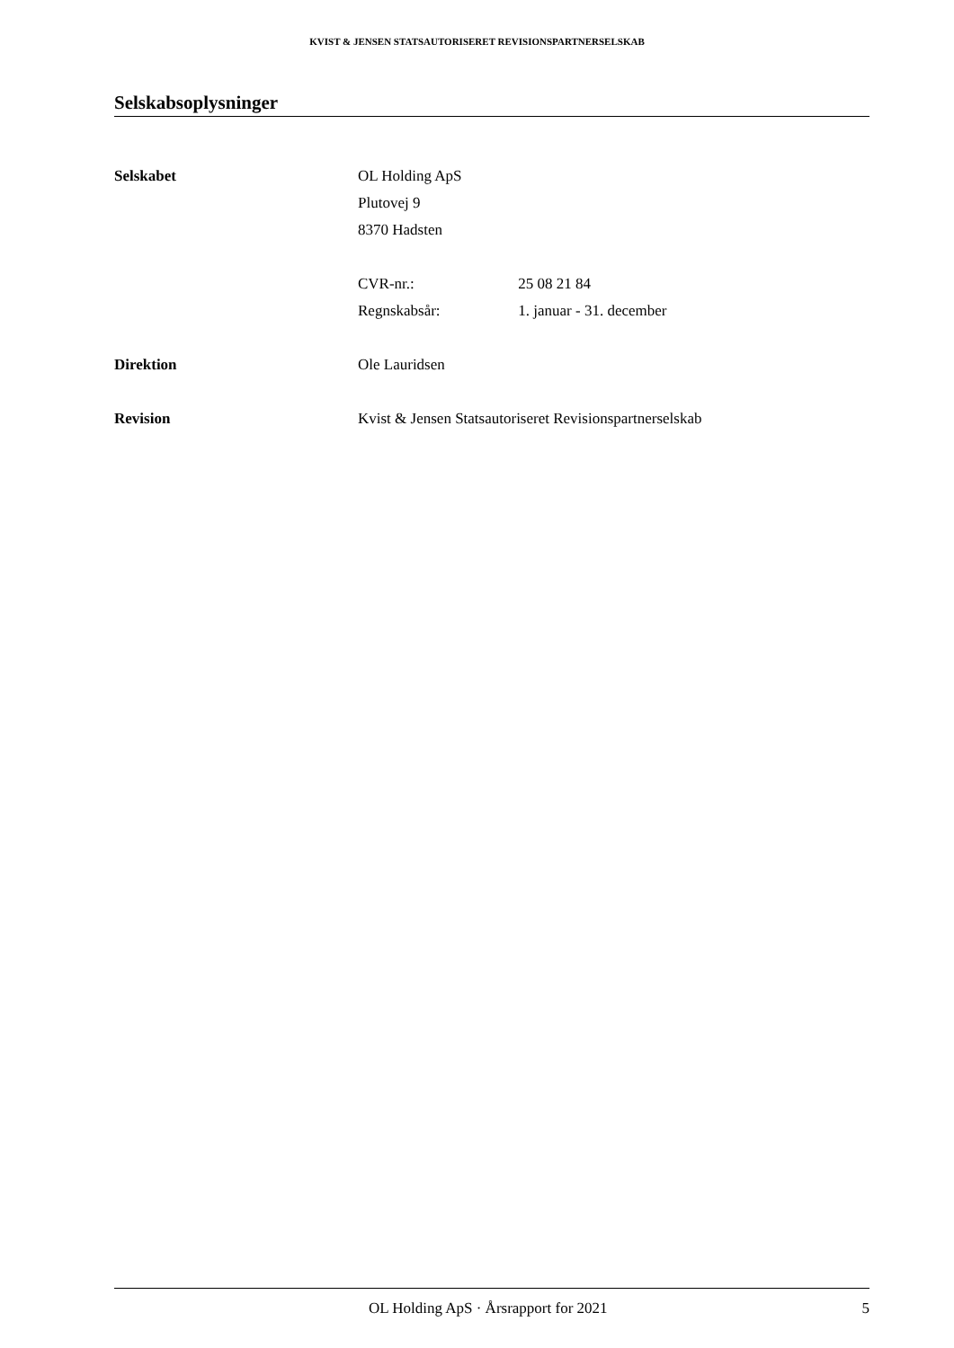KVIST & JENSEN STATSAUTORISERET REVISIONSPARTNERSELSKAB
Selskabsoplysninger
Selskabet
OL Holding ApS
Plutovej 9
8370 Hadsten
CVR-nr.: 25 08 21 84
Regnskabsår: 1. januar - 31. december
Direktion
Ole Lauridsen
Revision
Kvist & Jensen Statsautoriseret Revisionspartnerselskab
OL Holding ApS · Årsrapport for 2021 5